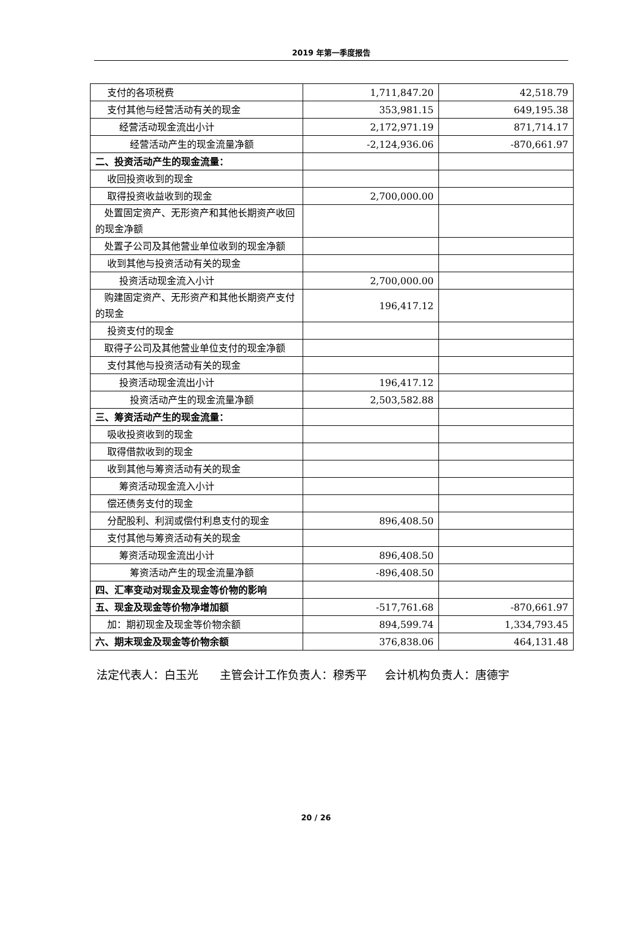2019 年第一季度报告
| 支付的各项税费 | 1,711,847.20 | 42,518.79 |
| 支付其他与经营活动有关的现金 | 353,981.15 | 649,195.38 |
| 经营活动现金流出小计 | 2,172,971.19 | 871,714.17 |
| 经营活动产生的现金流量净额 | -2,124,936.06 | -870,661.97 |
| 二、投资活动产生的现金流量： | | |
| 收回投资收到的现金 | | |
| 取得投资收益收到的现金 | 2,700,000.00 | |
| 处置固定资产、无形资产和其他长期资产收回的现金净额 | | |
| 处置子公司及其他营业单位收到的现金净额 | | |
| 收到其他与投资活动有关的现金 | | |
| 投资活动现金流入小计 | 2,700,000.00 | |
| 购建固定资产、无形资产和其他长期资产支付的现金 | 196,417.12 | |
| 投资支付的现金 | | |
| 取得子公司及其他营业单位支付的现金净额 | | |
| 支付其他与投资活动有关的现金 | | |
| 投资活动现金流出小计 | 196,417.12 | |
| 投资活动产生的现金流量净额 | 2,503,582.88 | |
| 三、筹资活动产生的现金流量： | | |
| 吸收投资收到的现金 | | |
| 取得借款收到的现金 | | |
| 收到其他与筹资活动有关的现金 | | |
| 筹资活动现金流入小计 | | |
| 偿还债务支付的现金 | | |
| 分配股利、利润或偿付利息支付的现金 | 896,408.50 | |
| 支付其他与筹资活动有关的现金 | | |
| 筹资活动现金流出小计 | 896,408.50 | |
| 筹资活动产生的现金流量净额 | -896,408.50 | |
| 四、汇率变动对现金及现金等价物的影响 | | |
| 五、现金及现金等价物净增加额 | -517,761.68 | -870,661.97 |
| 加：期初现金及现金等价物余额 | 894,599.74 | 1,334,793.45 |
| 六、期末现金及现金等价物余额 | 376,838.06 | 464,131.48 |
法定代表人：白玉光 主管会计工作负责人：穆秀平 会计机构负责人：唐德宇
20 / 26